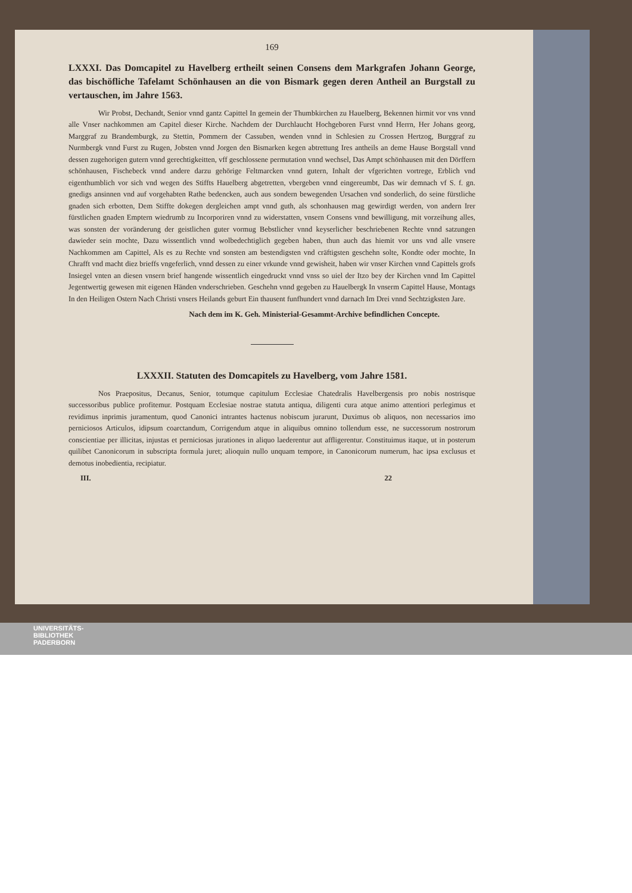169
LXXXI. Das Domcapitel zu Havelberg ertheilt seinen Consens dem Markgrafen Johann George, das bischöfliche Tafelamt Schönhausen an die von Bismark gegen deren Antheil an Burgstall zu vertauschen, im Jahre 1563.
Wir Probst, Dechandt, Senior vnnd gantz Capittel In gemein der Thumbkirchen zu Hauelberg, Bekennen hirmit vor vns vnnd alle Vnser nachkommen am Capitel dieser Kirche. Nachdem der Durchlaucht Hochgeboren Furst vnnd Herrn, Her Johans georg, Marggraf zu Brandemburgk, zu Stettin, Pommern der Cassuben, wenden vnnd in Schlesien zu Crossen Hertzog, Burggraf zu Nurmbergk vnnd Furst zu Rugen, Jobsten vnnd Jorgen den Bismarken kegen abtrettung Ires antheils an deme Hause Borgstall vnnd dessen zugehorigen gutern vnnd gerechtigkeitten, vff geschlossene permutation vnnd wechsel, Das Ampt schönhausen mit den Dörffern schönhausen, Fischebeck vnnd andere darzu gehörige Feltmarcken vnnd gutern, Inhalt der vfgerichten vortrege, Erblich vnd eigenthumblich vor sich vnd wegen des Stiffts Hauelberg abgetretten, vbergeben vnnd eingereumbt, Das wir demnach vf S. f. gn. gnedigs ansinnen vnd auf vorgehabten Rathe bedencken, auch aus sondern bewegenden Ursachen vnd sonderlich, do seine fürstliche gnaden sich erbotten, Dem Stiffte dokegen dergleichen ampt vnnd guth, als schonhausen mag gewirdigt werden, von andern Irer fürstlichen gnaden Emptern wiedrumb zu Incorporiren vnnd zu widerstatten, vnsern Consens vnnd bewilligung, mit vorzeihung alles, was sonsten der voränderung der geistlichen guter vormug Bebstlicher vnnd keyserlicher beschriebenen Rechte vnnd satzungen dawieder sein mochte, Dazu wissentlich vnnd wolbedechtiglich gegeben haben, thun auch das hiemit vor uns vnd alle vnsere Nachkommen am Capittel, Als es zu Rechte vnd sonsten am bestendigsten vnd cräftigsten geschehn solte, Kondte oder mochte, In Chrafft vnd macht diez brieffs vngeferlich, vnnd dessen zu einer vrkunde vnnd gewisheit, haben wir vnser Kirchen vnnd Capittels grofs Insiegel vnten an diesen vnsern brief hangende wissentlich eingedruckt vnnd vnss so uiel der Itzo bey der Kirchen vnnd Im Capittel Jegentwertig gewesen mit eigenen Händen vnderschrieben. Geschehn vnnd gegeben zu Hauelbergk In vnserm Capittel Hause, Montags In den Heiligen Ostern Nach Christi vnsers Heilands geburt Ein thausent funfhundert vnnd darnach Im Drei vnnd Sechtzigksten Jare.
Nach dem im K. Geh. Ministerial-Gesammt-Archive befindlichen Concepte.
LXXXII. Statuten des Domcapitels zu Havelberg, vom Jahre 1581.
Nos Praepositus, Decanus, Senior, totumque capitulum Ecclesiae Chatedralis Havelbergensis pro nobis nostrisque successoribus publice profitemur. Postquam Ecclesiae nostrae statuta antiqua, diligenti cura atque animo attentiori perlegimus et revidimus inprimis juramentum, quod Canonici intrantes hactenus nobiscum jurarunt, Duximus ob aliquos, non necessarios imo perniciosos Articulos, idipsum coarctandum, Corrigendum atque in aliquibus omnino tollendum esse, ne successorum nostrorum conscientiae per illicitas, injustas et perniciosas jurationes in aliquo laederentur aut affligerentur. Constituimus itaque, ut in posterum quilibet Canonicorum in subscripta formula juret; alioquin nullo unquam tempore, in Canonicorum numerum, hac ipsa exclusus et demotus inobedientia, recipiatur.
III. 22
UNIVERSITÄTS-
BIBLIOTHEK
PADERBORN